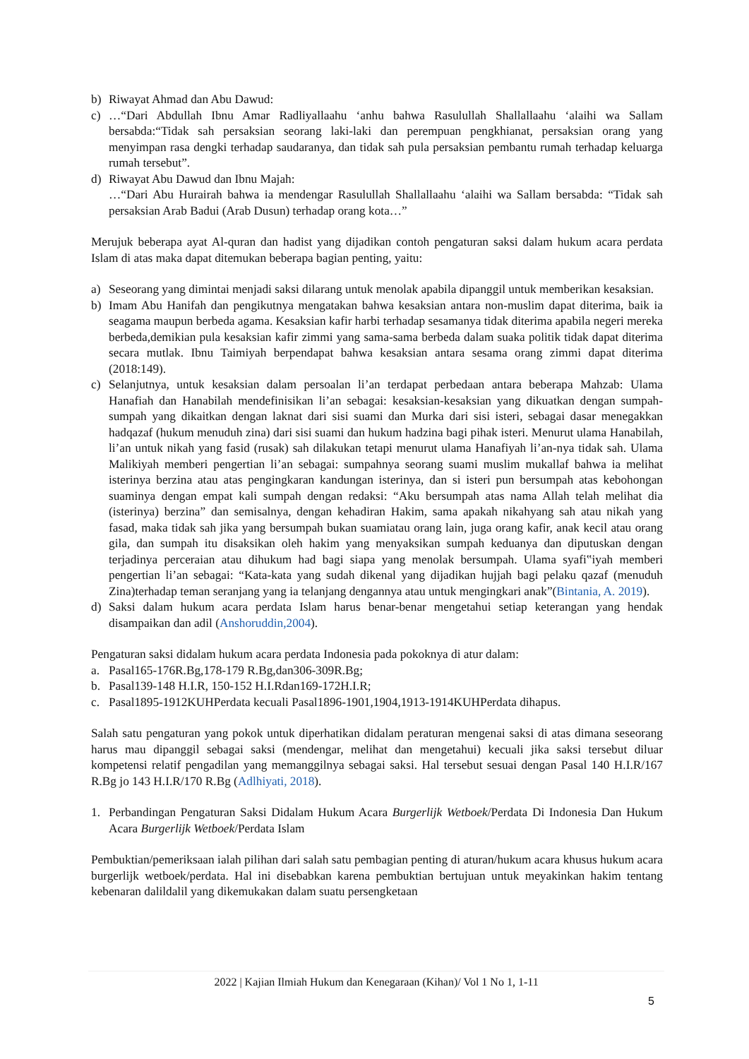b) Riwayat Ahmad dan Abu Dawud:
c) …“Dari Abdullah Ibnu Amar Radliyallaahu ‘anhu bahwa Rasulullah Shallallaahu ‘alaihi wa Sallam bersabda:“Tidak sah persaksian seorang laki-laki dan perempuan pengkhianat, persaksian orang yang menyimpan rasa dengki terhadap saudaranya, dan tidak sah pula persaksian pembantu rumah terhadap keluarga rumah tersebut”.
d) Riwayat Abu Dawud dan Ibnu Majah:
…“Dari Abu Hurairah bahwa ia mendengar Rasulullah Shallallaahu ‘alaihi wa Sallam bersabda: “Tidak sah persaksian Arab Badui (Arab Dusun) terhadap orang kota…”
Merujuk beberapa ayat Al-quran dan hadist yang dijadikan contoh pengaturan saksi dalam hukum acara perdata Islam di atas maka dapat ditemukan beberapa bagian penting, yaitu:
a) Seseorang yang dimintai menjadi saksi dilarang untuk menolak apabila dipanggil untuk memberikan kesaksian.
b) Imam Abu Hanifah dan pengikutnya mengatakan bahwa kesaksian antara non-muslim dapat diterima, baik ia seagama maupun berbeda agama. Kesaksian kafir harbi terhadap sesamanya tidak diterima apabila negeri mereka berbeda,demikian pula kesaksian kafir zimmi yang sama-sama berbeda dalam suaka politik tidak dapat diterima secara mutlak. Ibnu Taimiyah berpendapat bahwa kesaksian antara sesama orang zimmi dapat diterima (2018:149).
c) Selanjutnya, untuk kesaksian dalam persoalan li’an terdapat perbedaan antara beberapa Mahzab: Ulama Hanafiah dan Hanabilah mendefinisikan li’an sebagai: kesaksian-kesaksian yang dikuatkan dengan sumpah-sumpah yang dikaitkan dengan laknat dari sisi suami dan Murka dari sisi isteri, sebagai dasar menegakkan hadqazaf (hukum menuduh zina) dari sisi suami dan hukum hadzina bagi pihak isteri. Menurut ulama Hanabilah, li’an untuk nikah yang fasid (rusak) sah dilakukan tetapi menurut ulama Hanafiyah li’an-nya tidak sah. Ulama Malikiyah memberi pengertian li’an sebagai: sumpahnya seorang suami muslim mukallaf bahwa ia melihat isterinya berzina atau atas pengingkaran kandungan isterinya, dan si isteri pun bersumpah atas kebohongan suaminya dengan empat kali sumpah dengan redaksi: “Aku bersumpah atas nama Allah telah melihat dia (isterinya) berzina” dan semisalnya, dengan kehadiran Hakim, sama apakah nikahyang sah atau nikah yang fasad, maka tidak sah jika yang bersumpah bukan suamiatau orang lain, juga orang kafir, anak kecil atau orang gila, dan sumpah itu disaksikan oleh hakim yang menyaksikan sumpah keduanya dan diputuskan dengan terjadinya perceraian atau dihukum had bagi siapa yang menolak bersumpah. Ulama syafi‟iyah memberi pengertian li’an sebagai: “Kata-kata yang sudah dikenal yang dijadikan hujjah bagi pelaku qazaf (menuduh Zina)terhadap teman seranjang yang ia telanjang dengannya atau untuk mengingkari anak”(Bintania, A. 2019).
d) Saksi dalam hukum acara perdata Islam harus benar-benar mengetahui setiap keterangan yang hendak disampaikan dan adil (Anshoruddin,2004).
Pengaturan saksi didalam hukum acara perdata Indonesia pada pokoknya di atur dalam:
a. Pasal165-176R.Bg,178-179 R.Bg,dan306-309R.Bg;
b. Pasal139-148 H.I.R, 150-152 H.I.Rdan169-172H.I.R;
c. Pasal1895-1912KUHPerdata kecuali Pasal1896-1901,1904,1913-1914KUHPerdata dihapus.
Salah satu pengaturan yang pokok untuk diperhatikan didalam peraturan mengenai saksi di atas dimana seseorang harus mau dipanggil sebagai saksi (mendengar, melihat dan mengetahui) kecuali jika saksi tersebut diluar kompetensi relatif pengadilan yang memanggilnya sebagai saksi. Hal tersebut sesuai dengan Pasal 140 H.I.R/167 R.Bg jo 143 H.I.R/170 R.Bg (Adlhiyati, 2018).
1. Perbandingan Pengaturan Saksi Didalam Hukum Acara Burgerlijk Wetboek/Perdata Di Indonesia Dan Hukum Acara Burgerlijk Wetboek/Perdata Islam
Pembuktian/pemeriksaan ialah pilihan dari salah satu pembagian penting di aturan/hukum acara khusus hukum acara burgerlijk wetboek/perdata. Hal ini disebabkan karena pembuktian bertujuan untuk meyakinkan hakim tentang kebenaran dalildalil yang dikemukakan dalam suatu persengketaan
2022 | Kajian Ilmiah Hukum dan Kenegaraan (Kihan)/ Vol 1 No 1, 1-11
5